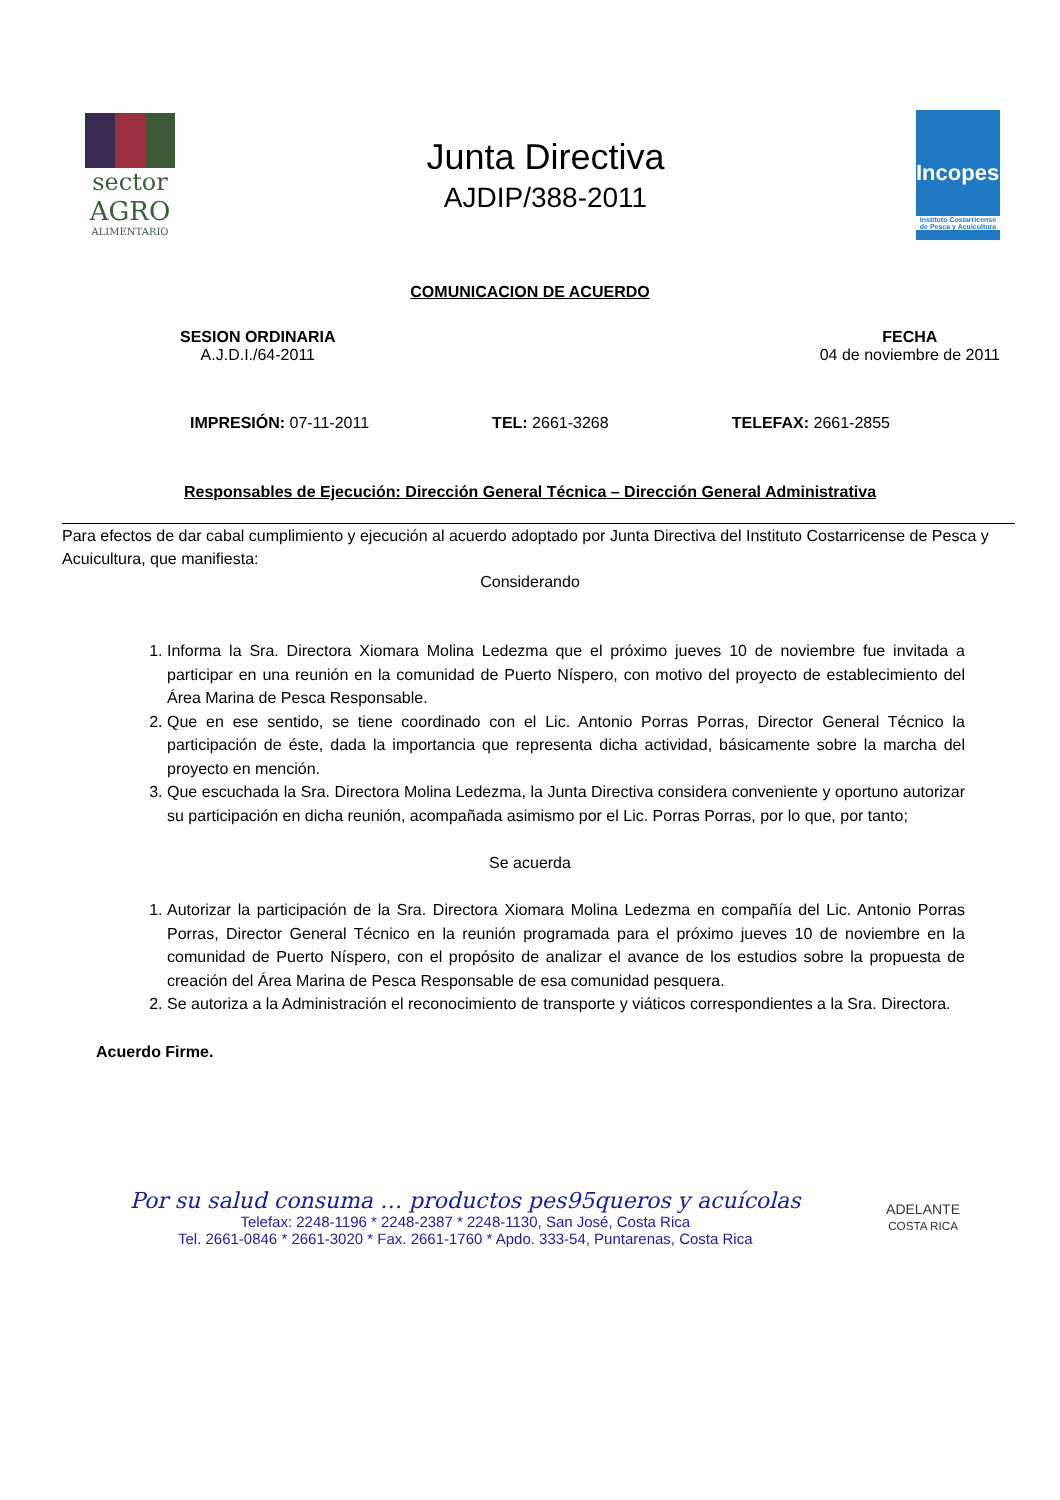sector
AGRO
ALIMENTARIO
Junta Directiva
AJDIP/388-2011
Incopesca
Instituto Costarricense de Pesca y Acuicultura
COMUNICACION DE ACUERDO
SESION ORDINARIA
A.J.D.I./64-2011
FECHA
04 de noviembre de 2011
IMPRESIÓN: 07-11-2011 TEL: 2661-3268 TELEFAX: 2661-2855
Responsables de Ejecución: Dirección General Técnica – Dirección General Administrativa
Para efectos de dar cabal cumplimiento y ejecución al acuerdo adoptado por Junta Directiva del Instituto Costarricense de Pesca y Acuicultura, que manifiesta:
Considerando
1. Informa la Sra. Directora Xiomara Molina Ledezma que el próximo jueves 10 de noviembre fue invitada a participar en una reunión en la comunidad de Puerto Níspero, con motivo del proyecto de establecimiento del Área Marina de Pesca Responsable.
2. Que en ese sentido, se tiene coordinado con el Lic. Antonio Porras Porras, Director General Técnico la participación de éste, dada la importancia que representa dicha actividad, básicamente sobre la marcha del proyecto en mención.
3. Que escuchada la Sra. Directora Molina Ledezma, la Junta Directiva considera conveniente y oportuno autorizar su participación en dicha reunión, acompañada asimismo por el Lic. Porras Porras, por lo que, por tanto;
Se acuerda
1. Autorizar la participación de la Sra. Directora Xiomara Molina Ledezma en compañía del Lic. Antonio Porras Porras, Director General Técnico en la reunión programada para el próximo jueves 10 de noviembre en la comunidad de Puerto Níspero, con el propósito de analizar el avance de los estudios sobre la propuesta de creación del Área Marina de Pesca Responsable de esa comunidad pesquera.
2. Se autoriza a la Administración el reconocimiento de transporte y viáticos correspondientes a la Sra. Directora.
Acuerdo Firme.
Por su salud consuma … productos pes95queros y acuícolas
Telefax: 2248-1196 * 2248-2387 * 2248-1130, San José, Costa Rica
Tel. 2661-0846 * 2661-3020 * Fax. 2661-1760 * Apdo. 333-54, Puntarenas, Costa Rica
ADELANTE
COSTA RICA